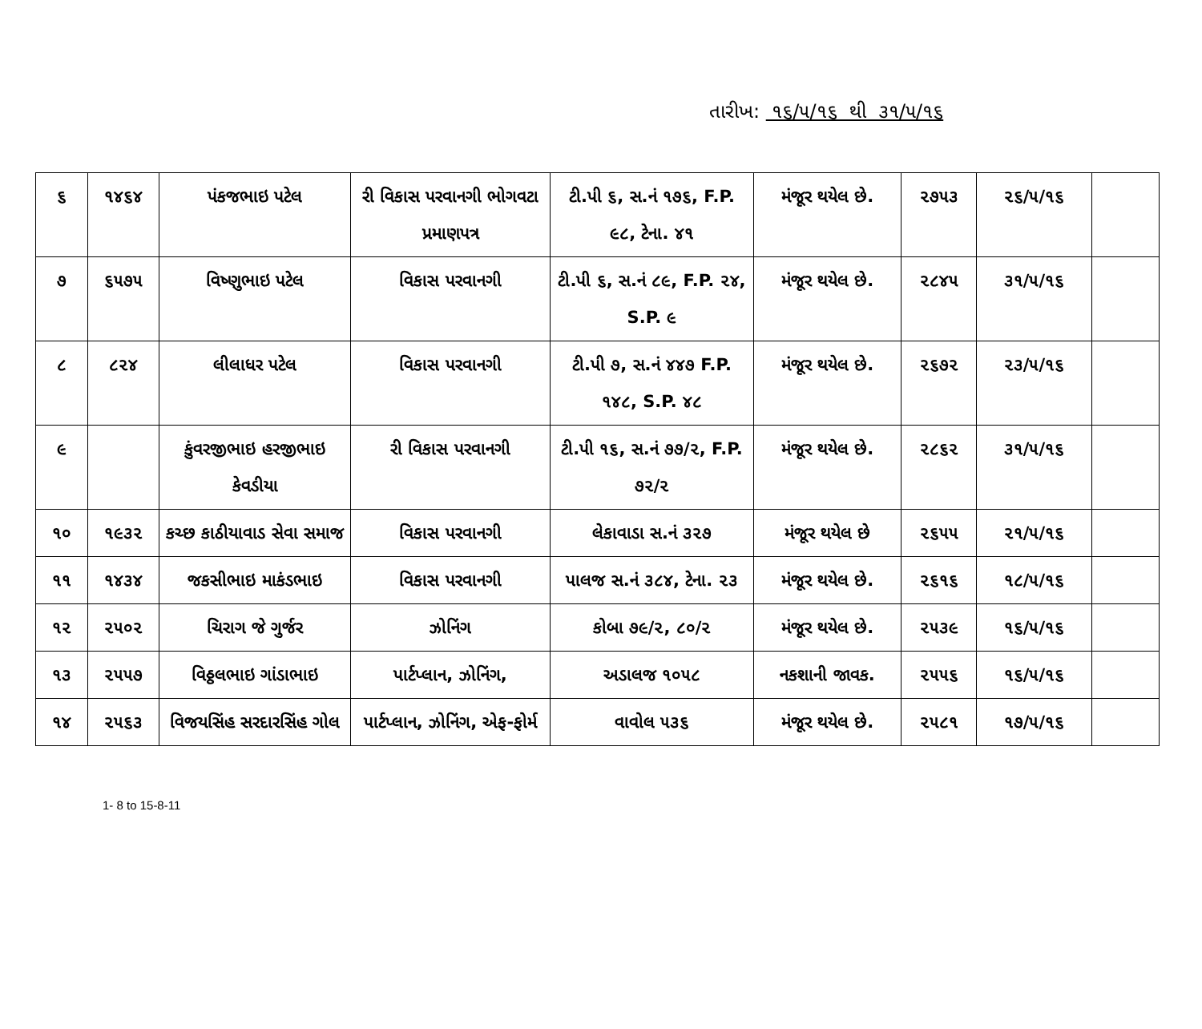તારીખ: ૧૬/૫/૧૬ થી ૩૧/૫/૧૬
| ૬ | ૧૪૬૪ | પંકજભાઇ પટેલ | રી વિકાસ પરવાનગી ભોગવટા પ્રમાણપત્ર | ટી.પી ૬, સ.નં ૧૭૬, F.P. ૯૮, ટેના. ૪૧ | મંજૂર થયેલ છે. | ૨૭૫૩ | ૨૬/૫/૧૬ | |
| ૭ | ૬૫૭૫ | વિષ્ણુભાઇ પટેલ | વિકાસ પરવાનગી | ટી.પી ૬, સ.નં ૮૯, F.P. ૨૪, S.P. ૯ | મંજૂર થયેલ છે. | ૨૮૪૫ | ૩૧/૫/૧૬ | |
| ૮ | ૮૨૪ | લીલાધર પટેલ | વિકાસ પરવાનગી | ટી.પી ૭, સ.નં ૪૪૭ F.P. ૧૪૮, S.P. ૪૮ | મંજૂર થયેલ છે. | ૨૬૭૨ | ૨૩/૫/૧૬ | |
| ૯ | | કુંવરજીભાઇ હરજીભાઇ કેવડીયા | રી વિકાસ પરવાનગી | ટી.પી ૧૬, સ.નં ૭૭/૨, F.P. ૭૨/૨ | મંજૂર થયેલ છે. | ૨૮૬૨ | ૩૧/૫/૧૬ | |
| ૧૦ | ૧૯૩૨ | કચ્છ કાઠીયાવાડ સેવા સમાજ | વિકાસ પરવાનગી | લેકાવાડા સ.નં ૩૨૭ | મંજૂર થયેલ છે | ૨૬૫૫ | ૨૧/૫/૧૬ | |
| ૧૧ | ૧૪૩૪ | જકસીભાઇ માકંડભાઇ | વિકાસ પરવાનગી | પાલજ સ.નં ૩૮૪, ટેના. ૨૩ | મંજૂર થયેલ છે. | ૨૬૧૬ | ૧૮/૫/૧૬ | |
| ૧૨ | ૨૫૦૨ | ચિરાગ જે ગુર્જર | ઝોનિંગ | કોબા ૭૯/૨, ૮૦/૨ | મંજૂર થયેલ છે. | ૨૫૩૯ | ૧૬/૫/૧૬ | |
| ૧૩ | ૨૫૫૭ | વિઠ્ઠલભાઇ ગાંડાભાઇ | પાર્ટપ્લાન, ઝોનિંગ, | અડાલજ ૧૦૫૮ | નકશાની જાવક. | ૨૫૫૬ | ૧૬/૫/૧૬ | |
| ૧૪ | ૨૫૬૩ | વિજયસિંહ સરદારસિંહ ગોલ | પાર્ટપ્લાન, ઝોનિંગ, એફ-ફોર્મ | વાવોલ ૫૩૬ | મંજૂર થયેલ છે. | ૨૫૮૧ | ૧૭/૫/૧૬ | |
1- 8 to 15-8-11